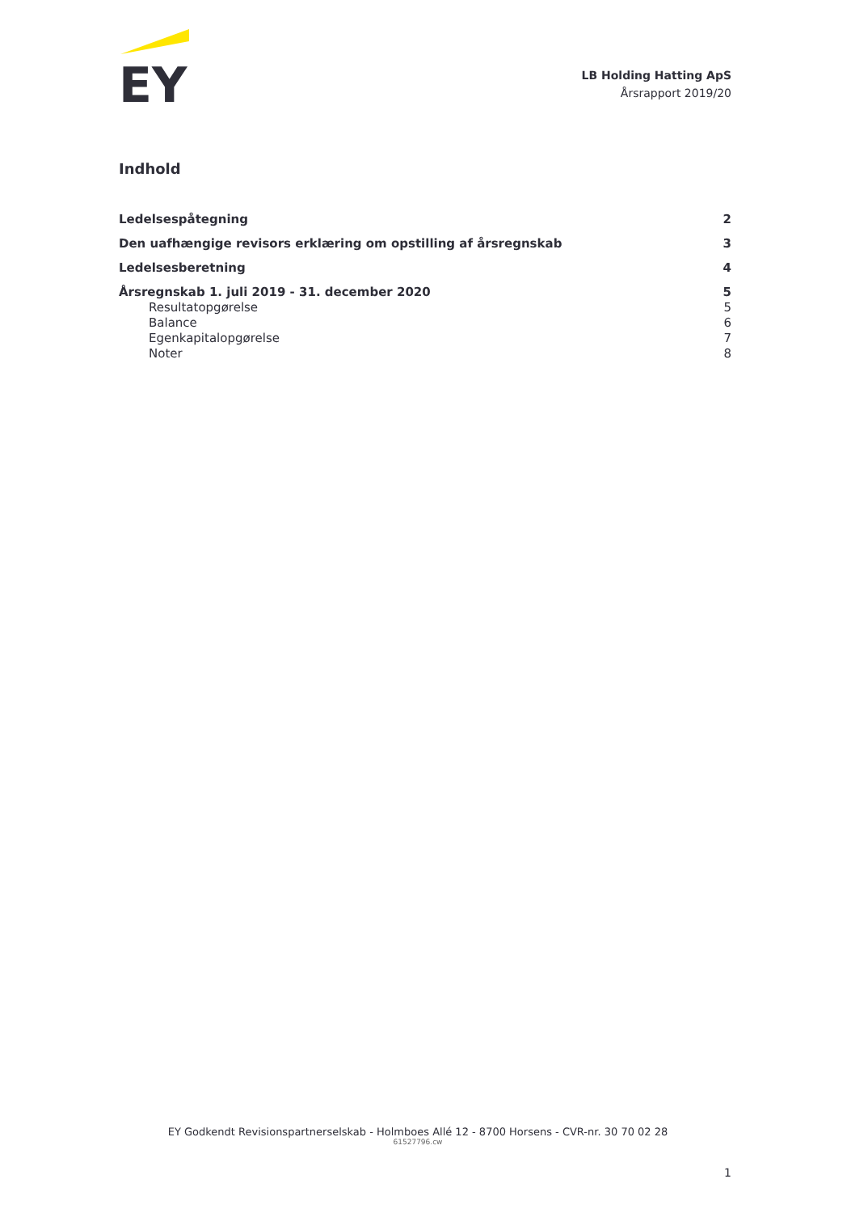EY
LB Holding Hatting ApS
Årsrapport 2019/20
Indhold
Ledelsespåtegning 2
Den uafhængige revisors erklæring om opstilling af årsregnskab 3
Ledelsesberetning 4
Årsregnskab 1. juli 2019 - 31. december 2020 5
Resultatopgørelse 5
Balance 6
Egenkapitalopgørelse 7
Noter 8
EY Godkendt Revisionspartnerselskab - Holmboes Allé 12 - 8700 Horsens - CVR-nr. 30 70 02 28
61527796.cw
1